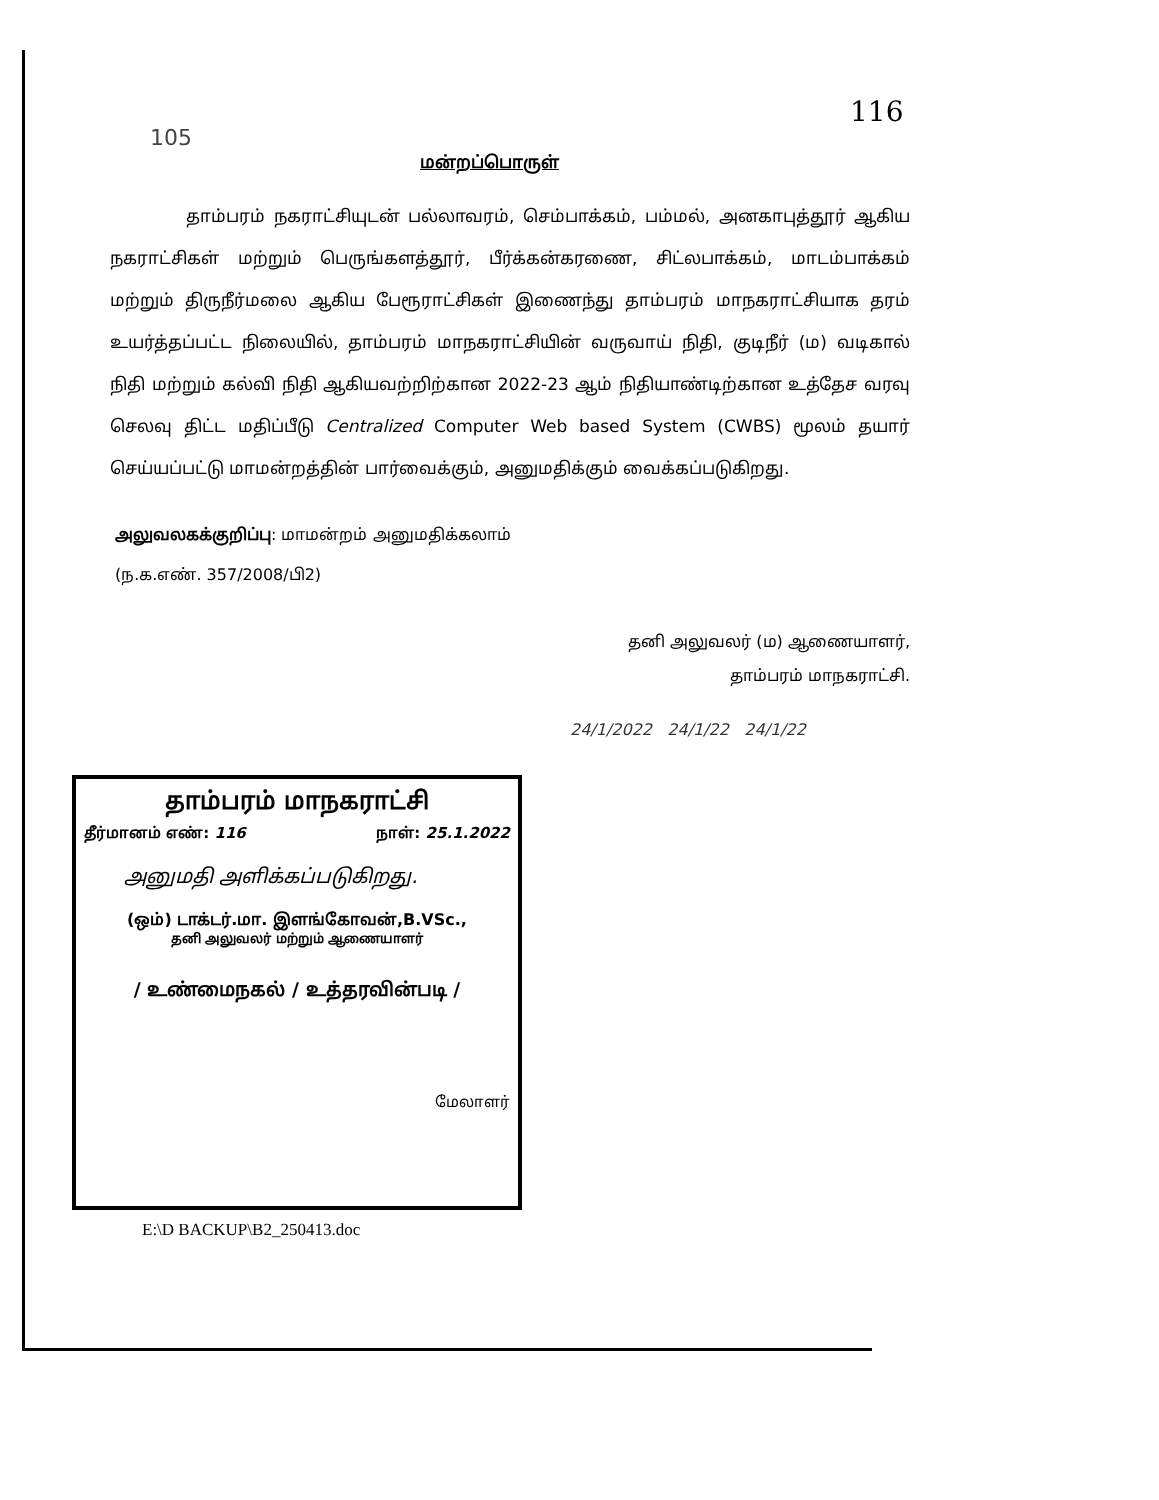105
116
மன்றப்பொருள்
தாம்பரம் நகராட்சியுடன் பல்லாவரம், செம்பாக்கம், பம்மல், அனகாபுத்தூர் ஆகிய நகராட்சிகள் மற்றும் பெருங்களத்தூர், பீர்க்கன்கரணை, சிட்லபாக்கம், மாடம்பாக்கம் மற்றும் திருநீர்மலை ஆகிய பேரூராட்சிகள் இணைந்து தாம்பரம் மாநகராட்சியாக தரம் உயர்த்தப்பட்ட நிலையில், தாம்பரம் மாநகராட்சியின் வருவாய் நிதி, குடிநீர் (ம) வடிகால் நிதி மற்றும் கல்வி நிதி ஆகியவற்றிற்கான 2022-23 ஆம் நிதியாண்டிற்கான உத்தேச வரவு செலவு திட்ட மதிப்பீடு Centralized Computer Web based System (CWBS) மூலம் தயார் செய்யப்பட்டு மாமன்றத்தின் பார்வைக்கும், அனுமதிக்கும் வைக்கப்படுகிறது.
அலுவலகக்குறிப்பு: மாமன்றம் அனுமதிக்கலாம்
(ந.க.எண். 357/2008/பி2)
தனி அலுவலர் (ம) ஆணையாளர்,
தாம்பரம் மாநகராட்சி.
24/1/2022 24/1/22 24/1/22
தாம்பரம் மாநகராட்சி
தீர்மானம் எண்: 116 நாள்: 25.1.2022
அனுமதி அளிக்கப்படுகிறது.
(ஒம்) டாக்டர்.மா. இளங்கோவன்,B.VSc.,
தனி அலுவலர் மற்றும் ஆணையாளர்
/ உண்மைநகல் / உத்தரவின்படி /
மேலாளர்
E:\D BACKUP\B2_250413.doc